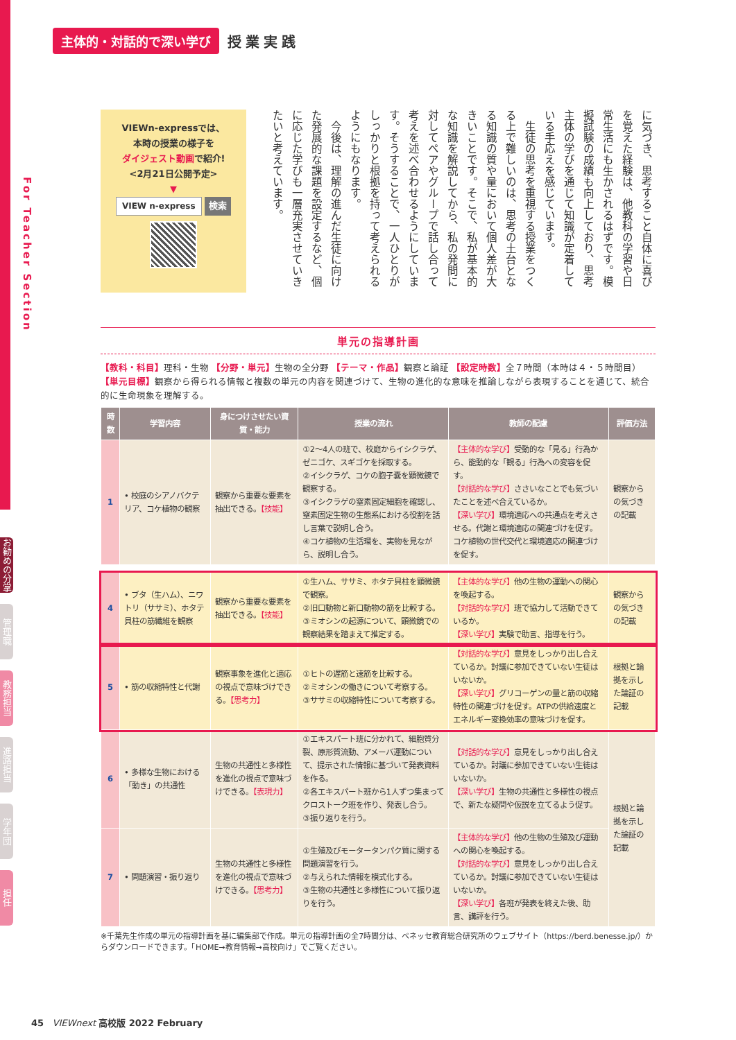For Teacher Section
主体的・対話的で深い学び 授業実践
VIEWn-expressでは、
本時の授業の様子を
ダイジェスト動画で紹介!
<2月21日公開予定>
▼
VIEW n-express 検索
に気づき、思考すること自体に喜びを覚えた経験は、他教科の学習や日常生活にも生かされるはずです。模擬試験の成績も向上しており、思考主体の学びを通じて知識が定着している手応えを感じています。
　生徒の思考を重視する授業をつくる上で難しいのは、思考の土台となる知識の質や量において個人差が大きいことです。そこで、私が基本的な知識を解説してから、私の発問に対してペアやグループで話し合って考えを述べ合わせるようにしています。そうすることで、一人ひとりがしっかりと根拠を持って考えられるようにもなります。
　今後は、理解の進んだ生徒に向けた発展的な課題を設定するなど、個に応じた学びも一層充実させていきたいと考えています。
単元の指導計画
【教科・科目】理科・生物 【分野・単元】生物の全分野 【テーマ・作品】観察と論証 【設定時数】全７時間（本時は４・５時間目） 【単元目標】観察から得られる情報と複数の単元の内容を関連づけて、生物の進化的な意味を推論しながら表現することを通じて、統合的に生命現象を理解する。
| 時数 | 学習内容 | 身につけさせたい資質・能力 | 授業の流れ | 教師の配慮 | 評価方法 |
| --- | --- | --- | --- | --- | --- |
| 1 | • 校庭のシアノバクテリア、コケ植物の観察 | 観察から重要な要素を抽出できる。 【技能】 | ①2～4人の班で、校庭からイシクラゲ、ゼニゴケ、スギゴケを採取する。 ②イシクラゲ、コケの胞子嚢を顕微鏡で観察する。 ③イシクラゲの窒素固定細胞を確認し、窒素固定生物の生態系における役割を話し言葉で説明し合う。 ④コケ植物の生活環を、実物を見ながら、説明し合う。 | 【主体的な学び】 受動的な「見る」行為から、能動的な「観る」行為への変容を促す。 【対話的な学び】 ささいなことでも気づいたことを述べ合えているか。 【深い学び】 環境適応への共通点を考えさせる。代謝と環境適応の関連づけを促す。コケ植物の世代交代と環境適応の関連づけを促す。 | 観察からの気づきの記載 |
| 4 | • ブタ（生ハム）、ニワトリ（ササミ）、ホタテ貝柱の筋繊維を観察 | 観察から重要な要素を抽出できる。 【技能】 | ①生ハム、ササミ、ホタテ貝柱を顕微鏡で観察。 ②旧口動物と新口動物の筋を比較する。 ③ミオシンの起源について、顕微鏡での観察結果を踏まえて推定する。 | 【主体的な学び】 他の生物の運動への関心を喚起する。 【対話的な学び】 班で協力して活動できているか。 【深い学び】 実験で助言、指導を行う。 | 観察からの気づきの記載 |
| 5 | • 筋の収縮特性と代謝 | 観察事象を進化と適応の視点で意味づけできる。 【思考力】 | ①ヒトの遅筋と速筋を比較する。 ②ミオシンの働きについて考察する。 ③ササミの収縮特性について考察する。 | 【対話的な学び】 意見をしっかり出し合えているか。討議に参加できていない生徒はいないか。 【深い学び】 グリコーゲンの量と筋の収縮特性の関連づけを促す。ATPの供給速度とエネルギー変換効率の意味づけを促す。 | 根拠と論拠を示した論証の記載 |
| 6 | • 多様な生物における「動き」の共通性 | 生物の共通性と多様性を進化の視点で意味づけできる。 【表現力】 | ①エキスパート班に分かれて、細胞質分裂、原形質流動、アメーバ運動について、提示された情報に基づいて発表資料を作る。 ②各エキスパート班から1人ずつ集まってクロストーク班を作り、発表し合う。 ③振り返りを行う。 | 【対話的な学び】 意見をしっかり出し合えているか。討議に参加できていない生徒はいないか。 【深い学び】 生物の共通性と多様性の視点で、新たな疑問や仮説を立てるよう促す。 | 根拠と論拠を示した論証の記載 |
| 7 | • 問題演習・振り返り | 生物の共通性と多様性を進化の視点で意味づけできる。 【思考力】 | ①生殖及びモータータンパク質に関する問題演習を行う。 ②与えられた情報を模式化する。 ③生物の共通性と多様性について振り返りを行う。 | 【主体的な学び】 他の生物の生殖及び運動への関心を喚起する。 【対話的な学び】 意見をしっかり出し合えているか。討議に参加できていない生徒はいないか。 【深い学び】 各班が発表を終えた後、助言、講評を行う。 | |
※千葉先生作成の単元の指導計画を基に編集部で作成。単元の指導計画の全7時間分は、ベネッセ教育総合研究所のウェブサイト（https://berd.benesse.jp/）からダウンロードできます。「HOME→教育情報→高校向け」でご覧ください。
お勧めの分掌
管理職
教務担当
進路担当
学年団
担任
45 VIEWnext 高校版 2022 February